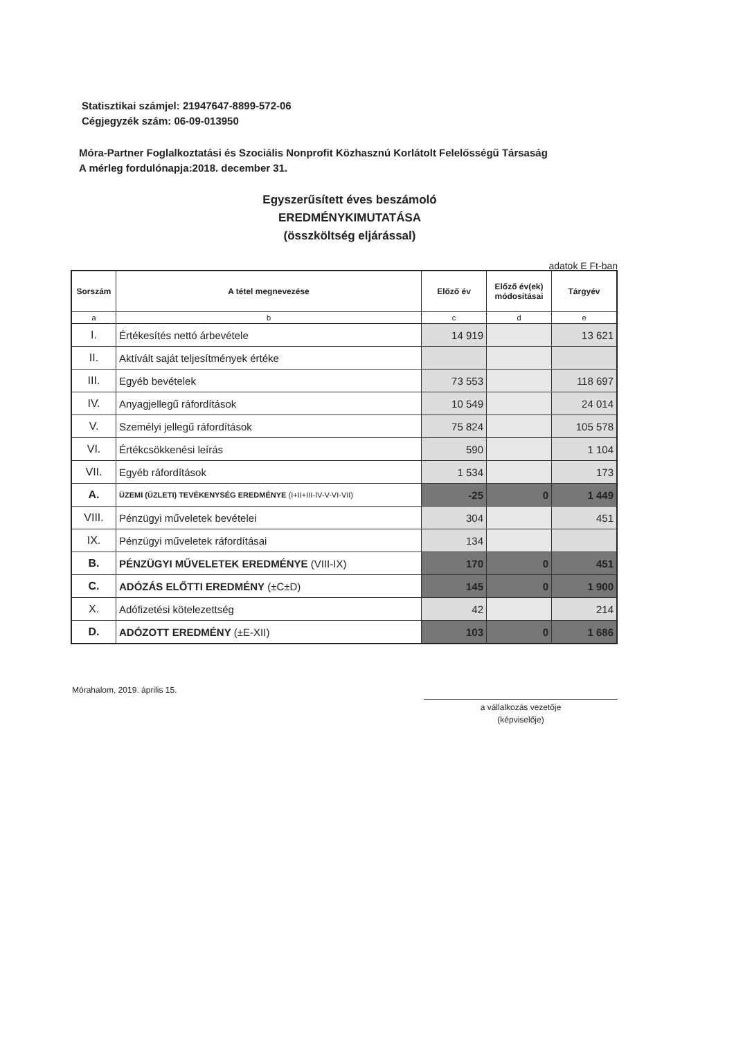Statisztikai számjel: 21947647-8899-572-06
Cégjegyzék szám: 06-09-013950
Móra-Partner Foglalkoztatási és Szociális Nonprofit Közhasznú Korlátolt Felelősségű Társaság
A mérleg fordulónapja:2018. december 31.
Egyszerűsített éves beszámoló
EREDMÉNYKIMUTATÁSA
(összköltség eljárással)
adatok E Ft-ban
| Sorszám | A tétel megnevezése | Előző év | Előző év(ek) módosításai | Tárgyév |
| --- | --- | --- | --- | --- |
| a | b | c | d | e |
| I. | Értékesítés nettó árbevétele | 14 919 | | 13 621 |
| II. | Aktívált saját teljesítmények értéke | | | |
| III. | Egyéb bevételek | 73 553 | | 118 697 |
| IV. | Anyagjellegű ráfordítások | 10 549 | | 24 014 |
| V. | Személyi jellegű ráfordítások | 75 824 | | 105 578 |
| VI. | Értékcsökkenési leírás | 590 | | 1 104 |
| VII. | Egyéb ráfordítások | 1 534 | | 173 |
| A. | ÜZEMI (ÜZLETI) TEVÉKENYSÉG EREDMÉNYE (I+II+III-IV-V-VI-VII) | -25 | 0 | 1 449 |
| VIII. | Pénzügyi műveletek bevételei | 304 | | 451 |
| IX. | Pénzügyi műveletek ráfordításai | 134 | | |
| B. | PÉNZÜGYI MŰVELETEK EREDMÉNYE (VIII-IX) | 170 | 0 | 451 |
| C. | ADÓZÁS ELŐTTI EREDMÉNY (±C±D) | 145 | 0 | 1 900 |
| X. | Adófizetési kötelezettség | 42 | | 214 |
| D. | ADÓZOTT EREDMÉNY (±E-XII) | 103 | 0 | 1 686 |
Mórahalom, 2019. április 15.
a vállalkozás vezetője
(képviselője)